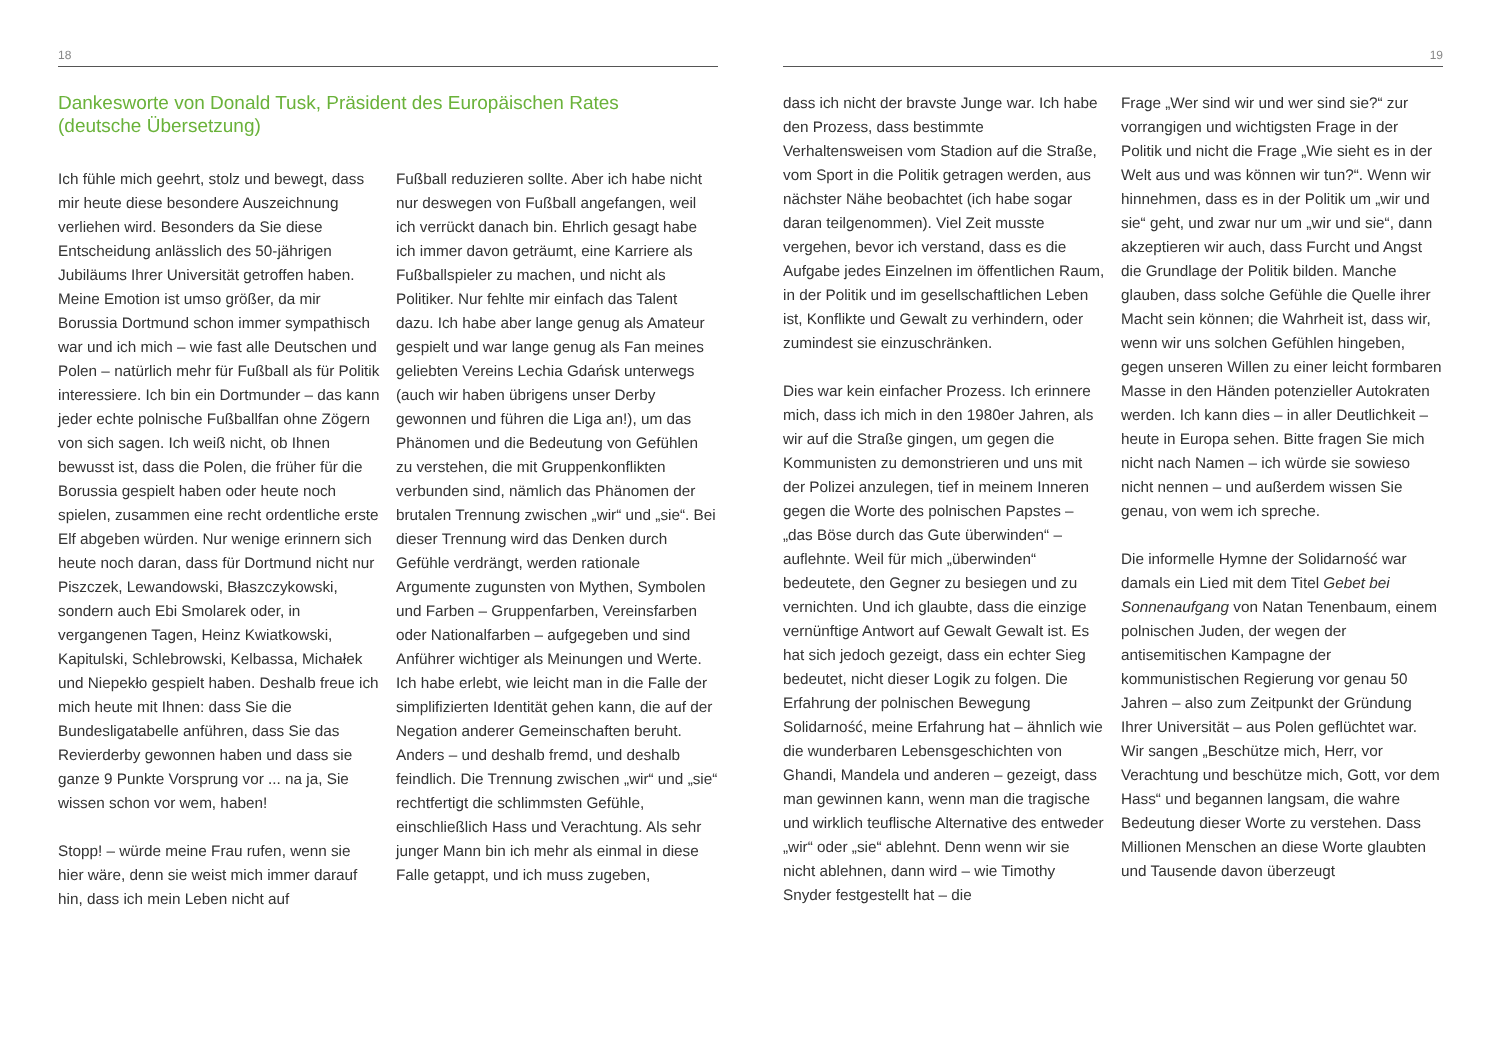18
Dankesworte von Donald Tusk, Präsident des Europäischen Rates
(deutsche Übersetzung)
Ich fühle mich geehrt, stolz und bewegt, dass mir heute diese besondere Auszeichnung verliehen wird. Besonders da Sie diese Entscheidung anlässlich des 50-jährigen Jubiläums Ihrer Universität getroffen haben. Meine Emotion ist umso größer, da mir Borussia Dortmund schon immer sympathisch war und ich mich – wie fast alle Deutschen und Polen – natürlich mehr für Fußball als für Politik interessiere. Ich bin ein Dortmunder – das kann jeder echte polnische Fußballfan ohne Zögern von sich sagen. Ich weiß nicht, ob Ihnen bewusst ist, dass die Polen, die früher für die Borussia gespielt haben oder heute noch spielen, zusammen eine recht ordentliche erste Elf abgeben würden. Nur wenige erinnern sich heute noch daran, dass für Dortmund nicht nur Piszczek, Lewandowski, Błaszczykowski, sondern auch Ebi Smolarek oder, in vergangenen Tagen, Heinz Kwiatkowski, Kapitulski, Schlebrowski, Kelbassa, Michałek und Niepekło gespielt haben. Deshalb freue ich mich heute mit Ihnen: dass Sie die Bundesligatabelle anführen, dass Sie das Revierderby gewonnen haben und dass sie ganze 9 Punkte Vorsprung vor ... na ja, Sie wissen schon vor wem, haben!
Stopp! – würde meine Frau rufen, wenn sie hier wäre, denn sie weist mich immer darauf hin, dass ich mein Leben nicht auf
Fußball reduzieren sollte. Aber ich habe nicht nur deswegen von Fußball angefangen, weil ich verrückt danach bin. Ehrlich gesagt habe ich immer davon geträumt, eine Karriere als Fußballspieler zu machen, und nicht als Politiker. Nur fehlte mir einfach das Talent dazu. Ich habe aber lange genug als Amateur gespielt und war lange genug als Fan meines geliebten Vereins Lechia Gdańsk unterwegs (auch wir haben übrigens unser Derby gewonnen und führen die Liga an!), um das Phänomen und die Bedeutung von Gefühlen zu verstehen, die mit Gruppenkonflikten verbunden sind, nämlich das Phänomen der brutalen Trennung zwischen „wir“ und „sie“. Bei dieser Trennung wird das Denken durch Gefühle verdrängt, werden rationale Argumente zugunsten von Mythen, Symbolen und Farben – Gruppenfarben, Vereinsfarben oder Nationalfarben – aufgegeben und sind Anführer wichtiger als Meinungen und Werte. Ich habe erlebt, wie leicht man in die Falle der simplifizierten Identität gehen kann, die auf der Negation anderer Gemeinschaften beruht. Anders – und deshalb fremd, und deshalb feindlich. Die Trennung zwischen „wir“ und „sie“ rechtfertigt die schlimmsten Gefühle, einschließlich Hass und Verachtung. Als sehr junger Mann bin ich mehr als einmal in diese Falle getappt, und ich muss zugeben,
19
dass ich nicht der bravste Junge war. Ich habe den Prozess, dass bestimmte Verhaltensweisen vom Stadion auf die Straße, vom Sport in die Politik getragen werden, aus nächster Nähe beobachtet (ich habe sogar daran teilgenommen). Viel Zeit musste vergehen, bevor ich verstand, dass es die Aufgabe jedes Einzelnen im öffentlichen Raum, in der Politik und im gesellschaftlichen Leben ist, Konflikte und Gewalt zu verhindern, oder zumindest sie einzuschränken.
Dies war kein einfacher Prozess. Ich erinnere mich, dass ich mich in den 1980er Jahren, als wir auf die Straße gingen, um gegen die Kommunisten zu demonstrieren und uns mit der Polizei anzulegen, tief in meinem Inneren gegen die Worte des polnischen Papstes – „das Böse durch das Gute überwinden“ – auflehnte. Weil für mich „überwinden“ bedeutete, den Gegner zu besiegen und zu vernichten. Und ich glaubte, dass die einzige vernünftige Antwort auf Gewalt Gewalt ist. Es hat sich jedoch gezeigt, dass ein echter Sieg bedeutet, nicht dieser Logik zu folgen. Die Erfahrung der polnischen Bewegung Solidarność, meine Erfahrung hat – ähnlich wie die wunderbaren Lebensgeschichten von Ghandi, Mandela und anderen – gezeigt, dass man gewinnen kann, wenn man die tragische und wirklich teuflische Alternative des entweder „wir“ oder „sie“ ablehnt. Denn wenn wir sie nicht ablehnen, dann wird – wie Timothy Snyder festgestellt hat – die
Frage „Wer sind wir und wer sind sie?“ zur vorrangigen und wichtigsten Frage in der Politik und nicht die Frage „Wie sieht es in der Welt aus und was können wir tun?“. Wenn wir hinnehmen, dass es in der Politik um „wir und sie“ geht, und zwar nur um „wir und sie“, dann akzeptieren wir auch, dass Furcht und Angst die Grundlage der Politik bilden. Manche glauben, dass solche Gefühle die Quelle ihrer Macht sein können; die Wahrheit ist, dass wir, wenn wir uns solchen Gefühlen hingeben, gegen unseren Willen zu einer leicht formbaren Masse in den Händen potenzieller Autokraten werden. Ich kann dies – in aller Deutlichkeit – heute in Europa sehen. Bitte fragen Sie mich nicht nach Namen – ich würde sie sowieso nicht nennen – und außerdem wissen Sie genau, von wem ich spreche.
Die informelle Hymne der Solidarność war damals ein Lied mit dem Titel Gebet bei Sonnenaufgang von Natan Tenenbaum, einem polnischen Juden, der wegen der antisemitischen Kampagne der kommunistischen Regierung vor genau 50 Jahren – also zum Zeitpunkt der Gründung Ihrer Universität – aus Polen geflüchtet war. Wir sangen „Beschütze mich, Herr, vor Verachtung und beschütze mich, Gott, vor dem Hass“ und begannen langsam, die wahre Bedeutung dieser Worte zu verstehen. Dass Millionen Menschen an diese Worte glaubten und Tausende davon überzeugt